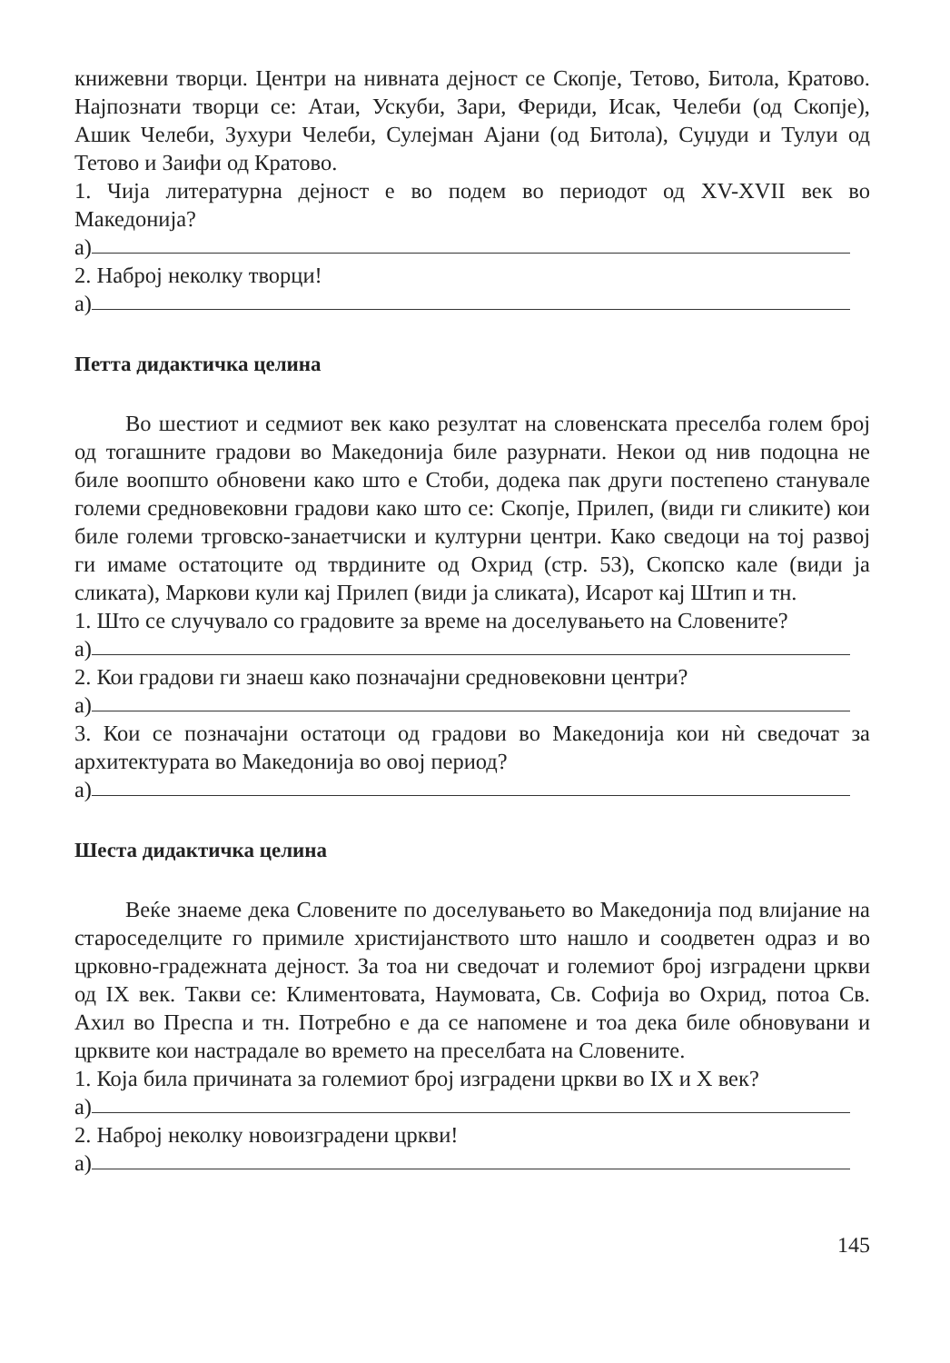книжевни творци. Центри на нивната дејност се Скопје, Тетово, Битола, Кратово. Најпознати творци се: Атаи, Ускуби, Зари, Фериди, Исак, Челеби (од Скопје), Ашик Челеби, Зухури Челеби, Сулејман Ајани (од Битола), Суџуди и Тулуи од Тетово и Заифи од Кратово.
1. Чија литературна дејност е во подем во периодот од XV-XVII век во Македонија?
а)
2. Наброј неколку творци!
а)
Петта дидактичка целина
Во шестиот и седмиот век како резултат на словенската преселба голем број од тогашните градови во Македонија биле разурнати. Некои од нив подоцна не биле воопшто обновени како што е Стоби, додека пак други постепено станувале големи средновековни градови како што се: Скопје, Прилеп, (види ги сликите) кои биле големи трговско-занаетчиски и културни центри. Како сведоци на тој развој ги имаме остатоците од тврдините од Охрид (стр. 53), Скопско кале (види ја сликата), Маркови кули кај Прилеп (види ја сликата), Исарот кај Штип и тн.
1. Што се случувало со градовите за време на доселувањето на Словените?
а)
2. Кои градови ги знаеш како позначајни средновековни центри?
а)
3. Кои се позначајни остатоци од градови во Македонија кои нѝ сведочат за архитектурата во Македонија во овој период?
а)
Шеста дидактичка целина
Веќе знаеме дека Словените по доселувањето во Македонија под влијание на староседелците го примиле христијанството што нашло и соодветен одраз и во црковно-градежната дејност. За тоа ни сведочат и големиот број изградени цркви од IX век. Такви се: Климентовата, Наумовата, Св. Софија во Охрид, потоа Св. Ахил во Преспа и тн. Потребно е да се напомене и тоа дека биле обновувани и црквите кои настрадале во времето на преселбата на Словените.
1. Која била причината за големиот број изградени цркви во IX и X век?
а)
2. Наброј неколку новоизградени цркви!
а)
145